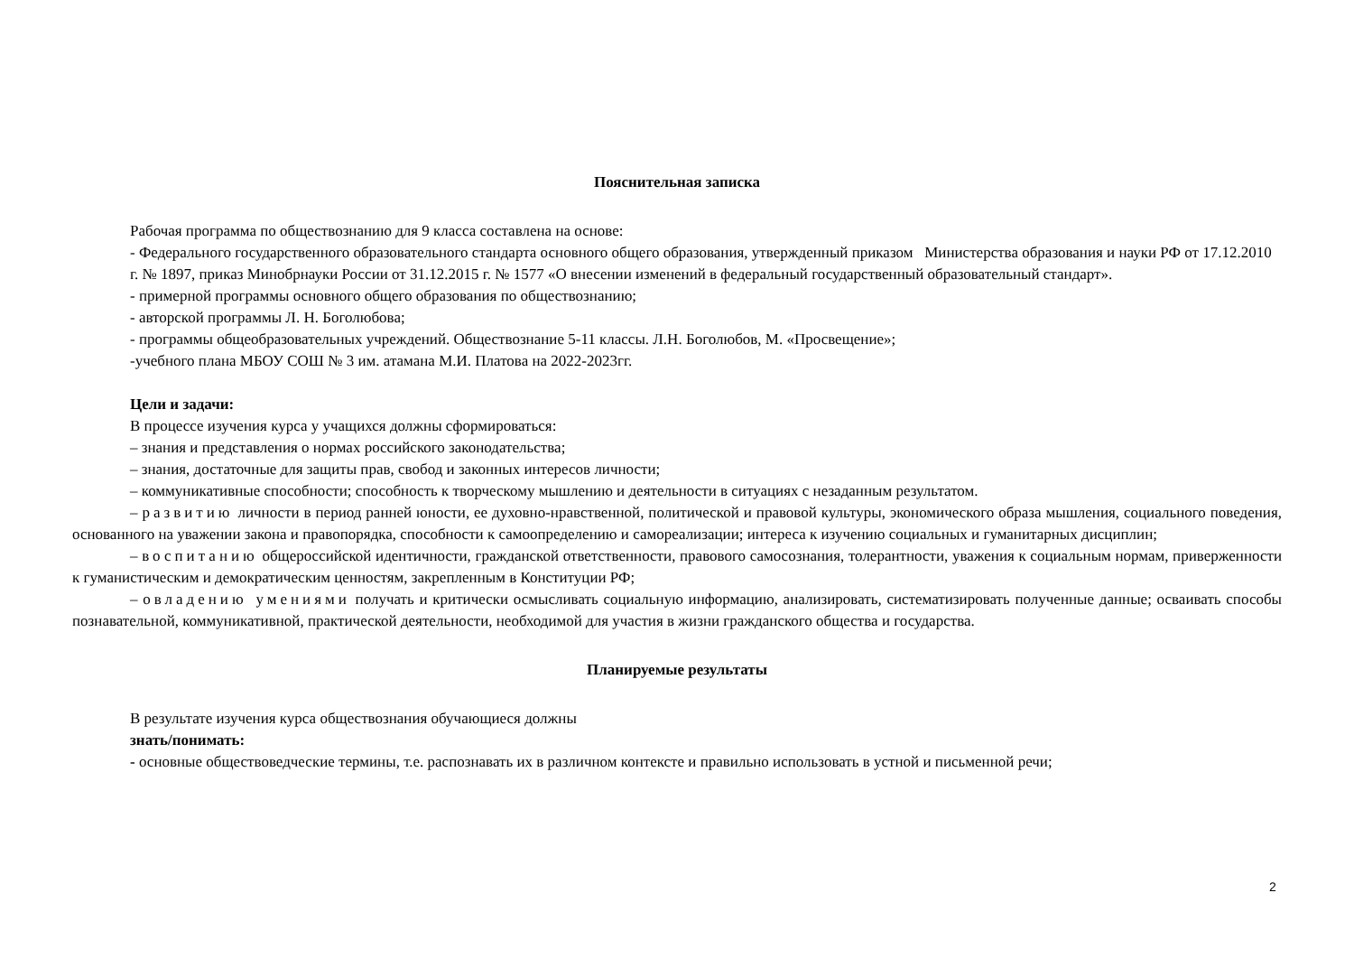Пояснительная записка
Рабочая программа по обществознанию для 9 класса составлена на основе:
- Федерального государственного образовательного стандарта основного общего образования, утвержденный приказом Министерства образования и науки РФ от 17.12.2010 г. № 1897, приказ Минобрнауки России от 31.12.2015 г. № 1577 «О внесении изменений в федеральный государственный образовательный стандарт».
- примерной программы основного общего образования по обществознанию;
- авторской программы Л. Н. Боголюбова;
- программы общеобразовательных учреждений. Обществознание 5-11 классы. Л.Н. Боголюбов, М. «Просвещение»;
-учебного плана МБОУ СОШ № 3 им. атамана М.И. Платова на 2022-2023гг.
Цели и задачи:
В процессе изучения курса у учащихся должны сформироваться:
– знания и представления о нормах российского законодательства;
– знания, достаточные для защиты прав, свобод и законных интересов личности;
– коммуникативные способности; способность к творческому мышлению и деятельности в ситуациях с незаданным результатом.
– развитию личности в период ранней юности, ее духовно-нравственной, политической и правовой культуры, экономического образа мышления, социального поведения, основанного на уважении закона и правопорядка, способности к самоопределению и самореализации; интереса к изучению социальных и гуманитарных дисциплин;
– воспитанию общероссийской идентичности, гражданской ответственности, правового самосознания, толерантности, уважения к социальным нормам, приверженности к гуманистическим и демократическим ценностям, закрепленным в Конституции РФ;
– овладению умениями получать и критически осмысливать социальную информацию, анализировать, систематизировать полученные данные; осваивать способы познавательной, коммуникативной, практической деятельности, необходимой для участия в жизни гражданского общества и государства.
Планируемые результаты
В результате изучения курса обществознания обучающиеся должны
знать/понимать:
- основные обществоведческие термины, т.е. распознавать их в различном контексте и правильно использовать в устной и письменной речи;
2